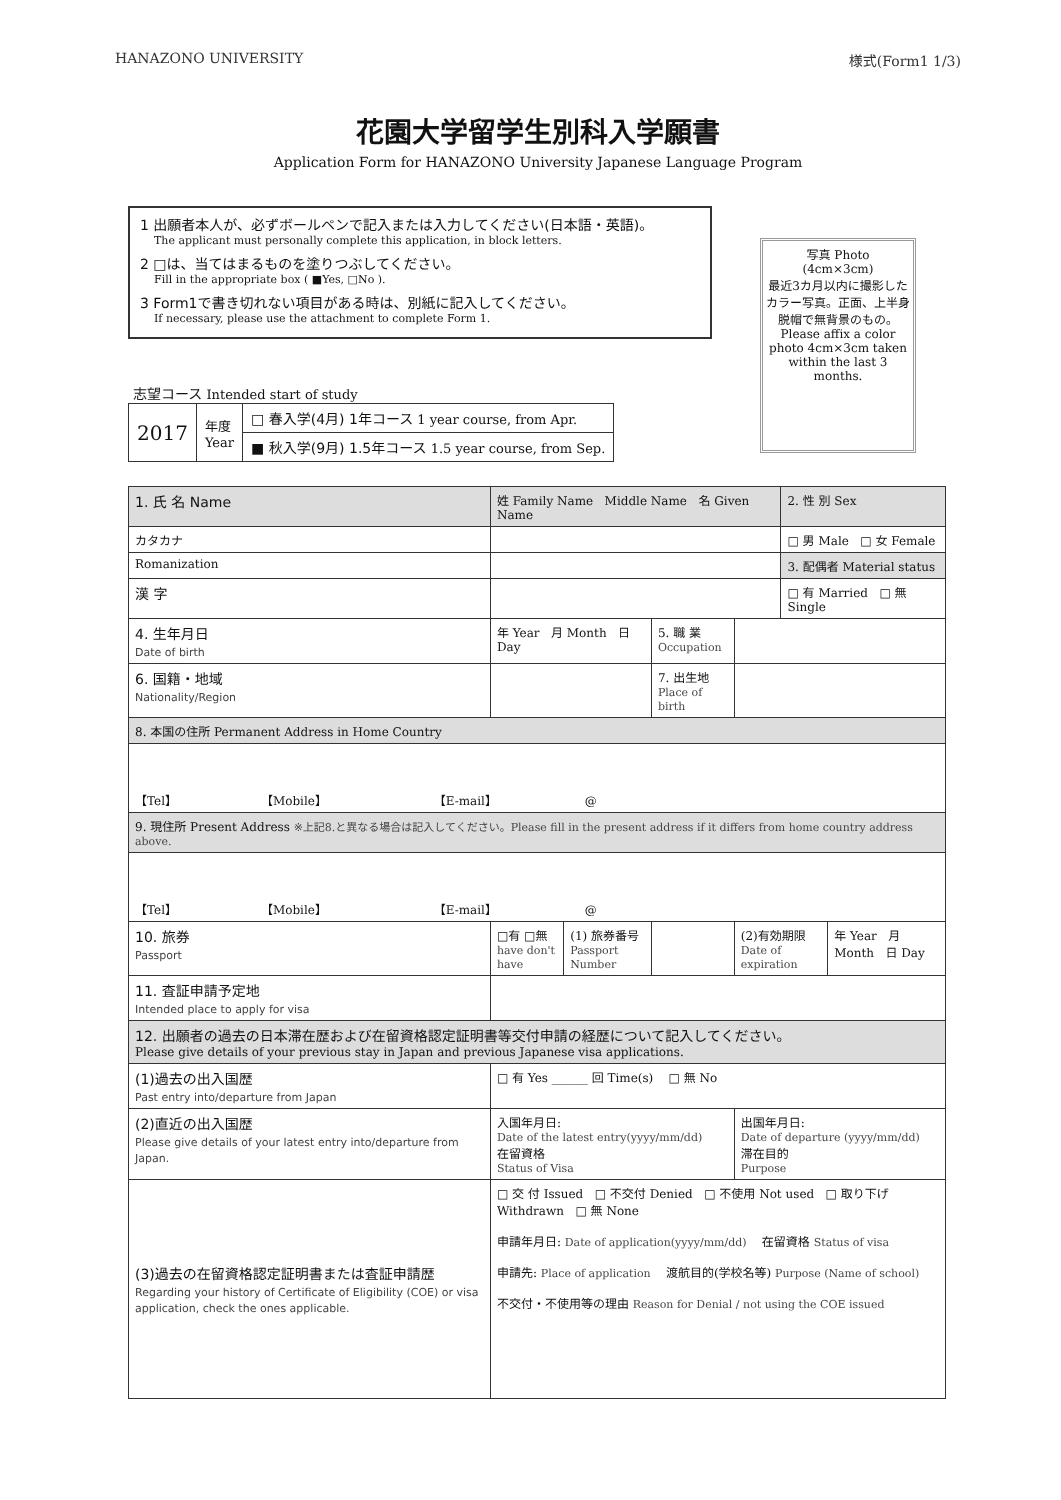HANAZONO UNIVERSITY 様式(Form1 1/3)
花園大学留学生別科入学願書
Application Form for HANAZONO University Japanese Language Program
1 出願者本人が、必ずボールペンで記入または入力してください(日本語・英語)。
The applicant must personally complete this application, in block letters.
2 □は、当てはまるものを塗りつぶしてください。
Fill in the appropriate box ( ■Yes, □No ).
3 Form1で書き切れない項目がある時は、別紙に記入してください。
If necessary, please use the attachment to complete Form 1.
写真 Photo
(4cm×3cm)
最近3カ月以内に撮影したカラー写真。正面、上半身脱帽で無背景のもの。
Please affix a color photo 4cm×3cm taken within the last 3 months.
志望コース Intended start of study
| 2017 | 年度 Year | □ 春入学(4月) 1年コース 1 year course, from Apr. |
| | | ■ 秋入学(9月) 1.5年コース 1.5 year course, from Sep. |
| 1. 氏 名 Name | 姓 Family Name Middle Name 名 Given Name | | | | 2. 性 別 Sex | |
| カタカナ | | | | | □ 男 Male □ 女 Female | |
| Romanization | | | | | 3. 配偶者 Material status | |
| 漢 字 | | | | | □ 有 Married □ 無 Single | |
| 4. 生年月日 Date of birth | 年 Year 月 Month 日 Day | | 5. 職 業 Occupation | | | |
| 6. 国籍・地域 Nationality/Region | | | 7. 出生地 Place of birth | | | |
| 8. 本国の住所 Permanent Address in Home Country | | | | | | |
| 【Tel】 【Mobile】 【E-mail】 @ | | | | | | |
| 9. 現住所 Present Address ※上記8.と異なる場合は記入してください。Please fill in the present address if it differs from home country address above. | | | | | | |
| 【Tel】 【Mobile】 【E-mail】 @ | | | | | | |
| 10. 旅券 Passport | □有 □無 have don't have | (1) 旅券番号 Passport Number | | (2)有効期限 Date of expiration | | 年 Year 月 Month 日 Day |
| 11. 査証申請予定地 Intended place to apply for visa | | | | | | |
| 12. 出願者の過去の日本滞在歴および在留資格認定証明書等交付申請の経歴について記入してください。 Please give details of your previous stay in Japan and previous Japanese visa applications. | | | | | | |
| (1)過去の出入国歴 Past entry into/departure from Japan | □ 有 Yes ______ 回 Time(s) □ 無 No | | | | | |
| (2)直近の出入国歴 Please give details of your latest entry into/departure from Japan. | 入国年月日: Date of the latest entry(yyyy/mm/dd) 在留資格 Status of Visa | | | 出国年月日: Date of departure (yyyy/mm/dd) 滞在目的 Purpose | | |
| (3)過去の在留資格認定証明書または査証申請歴 Regarding your history of Certificate of Eligibility (COE) or visa application, check the ones applicable. | □ 交 付 Issued □ 不交付 Denied □ 不使用 Not used □ 取り下げ Withdrawn □ 無 None 申請年月日: Date of application(yyyy/mm/dd) 在留資格 Status of visa 申請先: Place of application 渡航目的(学校名等) Purpose (Name of school) 不交付・不使用等の理由 Reason for Denial / not using the COE issued | | | | | |